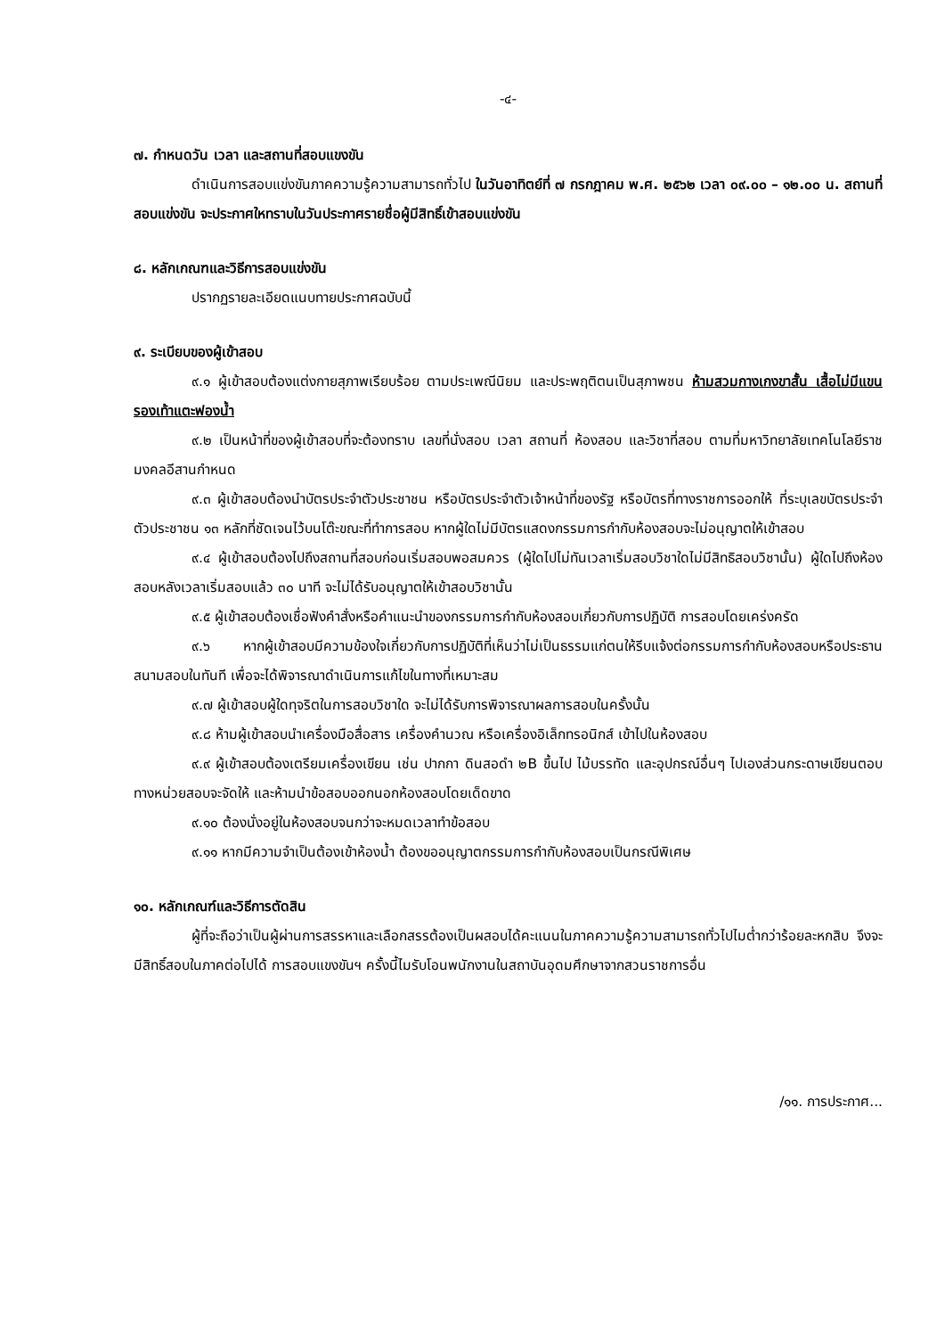-๔-
๗. กำหนดวัน เวลา และสถานที่สอบแขงขัน
ดำเนินการสอบแข่งขันภาคความรู้ความสามารถทั่วไป ในวันอาทิตย์ที่ ๗ กรกฎาคม พ.ศ. ๒๕๖๒ เวลา ๐๙.๐๐ – ๑๒.๐๐ น. สถานที่สอบแข่งขัน จะประกาศใหทราบในวันประกาศรายชื่อผู้มีสิทธิ์เข้าสอบแข่งขัน
๘. หลักเกณฑและวิธีการสอบแข่งขัน
ปรากฏรายละเอียดแนบทายประกาศฉบับนี้
๙. ระเบียบของผู้เข้าสอบ
๙.๑ ผู้เข้าสอบต้องแต่งกายสุภาพเรียบร้อย ตามประเพณีนิยม และประพฤติตนเป็นสุภาพชน ห้ามสวมกางเกงขาสั้น เสื้อไม่มีแขน รองเท้าแตะฟองน้ำ
๙.๒ เป็นหน้าที่ของผู้เข้าสอบที่จะต้องทราบ เลขที่นั่งสอบ เวลา สถานที่ ห้องสอบ และวิชาที่สอบ ตามที่มหาวิทยาลัยเทคโนโลยีราชมงคลอีสานกำหนด
๙.๓ ผู้เข้าสอบต้องนำบัตรประจำตัวประชาชน หรือบัตรประจำตัวเจ้าหน้าที่ของรัฐ หรือบัตรที่ทางราชการออกให้ ที่ระบุเลขบัตรประจำตัวประชาชน ๑๓ หลักที่ชัดเจนไว้บนโต๊ะขณะที่ทำการสอบ หากผู้ใดไม่มีบัตรแสดงกรรมการกำกับห้องสอบจะไม่อนุญาตให้เข้าสอบ
๙.๔ ผู้เข้าสอบต้องไปถึงสถานที่สอบก่อนเริ่มสอบพอสมควร (ผู้ใดไปไม่ทันเวลาเริ่มสอบวิชาใดไม่มีสิทธิสอบวิชานั้น) ผู้ใดไปถึงห้องสอบหลังเวลาเริ่มสอบแล้ว ๓๐ นาที จะไม่ได้รับอนุญาตให้เข้าสอบวิชานั้น
๙.๕ ผู้เข้าสอบต้องเชื่อฟังคำสั่งหรือคำแนะนำของกรรมการกำกับห้องสอบเกี่ยวกับการปฏิบัติ การสอบโดยเคร่งครัด
๙.๖ หากผู้เข้าสอบมีความข้องใจเกี่ยวกับการปฏิบัติที่เห็นว่าไม่เป็นธรรมแก่ตนให้รีบแจ้งต่อกรรมการกำกับห้องสอบหรือประธานสนามสอบในทันที เพื่อจะได้พิจารณาดำเนินการแก้ไขในทางที่เหมาะสม
๙.๗ ผู้เข้าสอบผู้ใดทุจริตในการสอบวิชาใด จะไม่ได้รับการพิจารณาผลการสอบในครั้งนั้น
๙.๘ ห้ามผู้เข้าสอบนำเครื่องมือสื่อสาร เครื่องคำนวณ หรือเครื่องอิเล็กทรอนิกส์ เข้าไปในห้องสอบ
๙.๙ ผู้เข้าสอบต้องเตรียมเครื่องเขียน เช่น ปากกา ดินสอดำ ๒B ขึ้นไป ไม้บรรทัด และอุปกรณ์อื่นๆ ไปเองส่วนกระดาษเขียนตอบทางหน่วยสอบจะจัดให้ และห้ามนำข้อสอบออกนอกห้องสอบโดยเด็ดขาด
๙.๑๐ ต้องนั่งอยู่ในห้องสอบจนกว่าจะหมดเวลาทำข้อสอบ
๙.๑๑ หากมีความจำเป็นต้องเข้าห้องน้ำ ต้องขออนุญาตกรรมการกำกับห้องสอบเป็นกรณีพิเศษ
๑๐. หลักเกณฑ์และวิธีการตัดสิน
ผู้ที่จะถือว่าเป็นผู้ผ่านการสรรหาและเลือกสรรต้องเป็นผสอบได้คะแนนในภาคความรู้ความสามารถทั่วไปไมต่ำกว่าร้อยละหกสิบ จึงจะมีสิทธิ์สอบในภาคต่อไปได้ การสอบแขงขันฯ ครั้งนี้ไมรับโอนพนักงานในสถาบันอุดมศึกษาจากสวนราชการอื่น
/๑๑. การประกาศ...